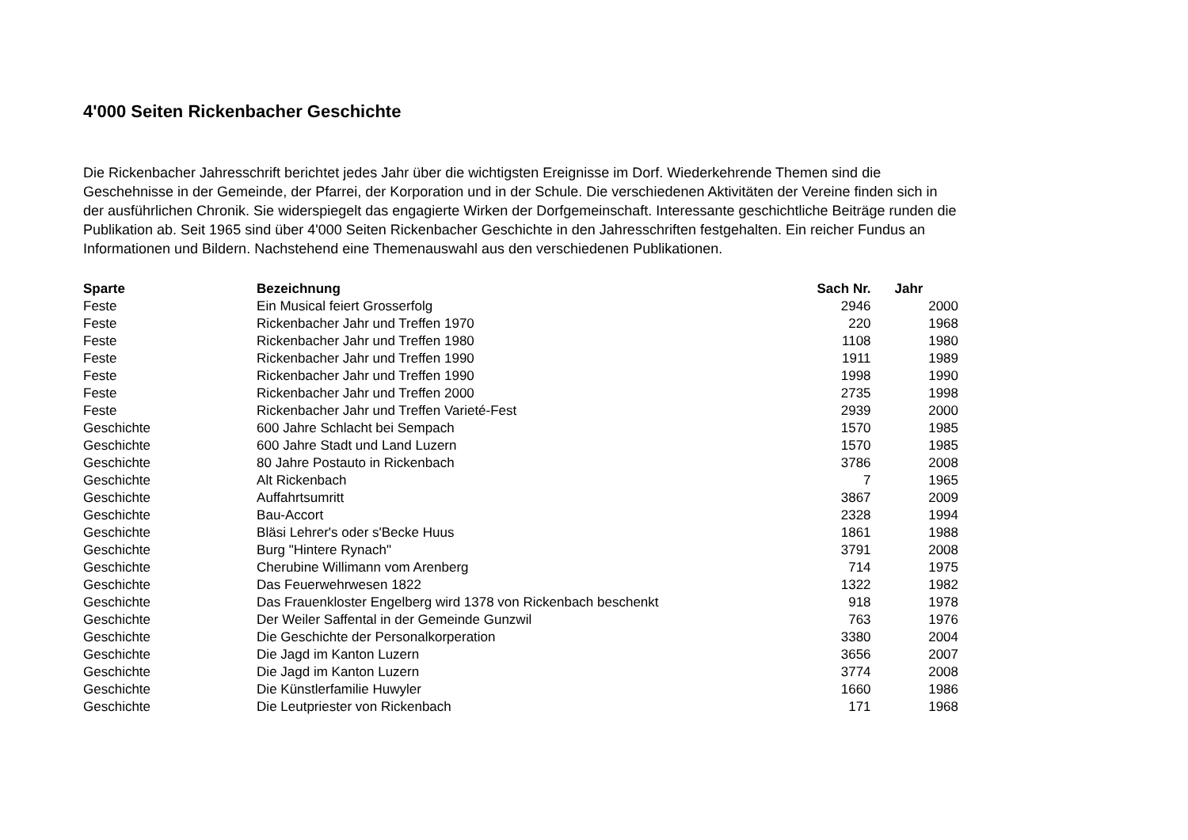4'000 Seiten Rickenbacher Geschichte
Die Rickenbacher Jahresschrift berichtet jedes Jahr über die wichtigsten Ereignisse im Dorf. Wiederkehrende Themen sind die Geschehnisse in der Gemeinde, der Pfarrei, der Korporation und in der Schule. Die verschiedenen Aktivitäten der Vereine finden sich in der ausführlichen Chronik. Sie widerspiegelt das engagierte Wirken der Dorfgemeinschaft. Interessante geschichtliche Beiträge runden die Publikation ab. Seit 1965 sind über 4'000 Seiten Rickenbacher Geschichte in den Jahresschriften festgehalten. Ein reicher Fundus an Informationen und Bildern. Nachstehend eine Themenauswahl aus den verschiedenen Publikationen.
| Sparte | Bezeichnung | Sach Nr. | Jahr |
| --- | --- | --- | --- |
| Feste | Ein Musical feiert Grosserfolg | 2946 | 2000 |
| Feste | Rickenbacher Jahr und Treffen 1970 | 220 | 1968 |
| Feste | Rickenbacher Jahr und Treffen 1980 | 1108 | 1980 |
| Feste | Rickenbacher Jahr und Treffen 1990 | 1911 | 1989 |
| Feste | Rickenbacher Jahr und Treffen 1990 | 1998 | 1990 |
| Feste | Rickenbacher Jahr und Treffen 2000 | 2735 | 1998 |
| Feste | Rickenbacher Jahr und Treffen Varieté-Fest | 2939 | 2000 |
| Geschichte | 600 Jahre Schlacht bei Sempach | 1570 | 1985 |
| Geschichte | 600 Jahre Stadt und Land Luzern | 1570 | 1985 |
| Geschichte | 80 Jahre Postauto in Rickenbach | 3786 | 2008 |
| Geschichte | Alt Rickenbach | 7 | 1965 |
| Geschichte | Auffahrtsumritt | 3867 | 2009 |
| Geschichte | Bau-Accort | 2328 | 1994 |
| Geschichte | Bläsi Lehrer's oder s'Becke Huus | 1861 | 1988 |
| Geschichte | Burg "Hintere Rynach" | 3791 | 2008 |
| Geschichte | Cherubine Willimann vom Arenberg | 714 | 1975 |
| Geschichte | Das Feuerwehrwesen 1822 | 1322 | 1982 |
| Geschichte | Das Frauenkloster Engelberg wird 1378 von Rickenbach beschenkt | 918 | 1978 |
| Geschichte | Der Weiler Saffental in der Gemeinde Gunzwil | 763 | 1976 |
| Geschichte | Die Geschichte der Personalkorperation | 3380 | 2004 |
| Geschichte | Die Jagd im Kanton Luzern | 3656 | 2007 |
| Geschichte | Die Jagd im Kanton Luzern | 3774 | 2008 |
| Geschichte | Die Künstlerfamilie Huwyler | 1660 | 1986 |
| Geschichte | Die Leutpriester von Rickenbach | 171 | 1968 |